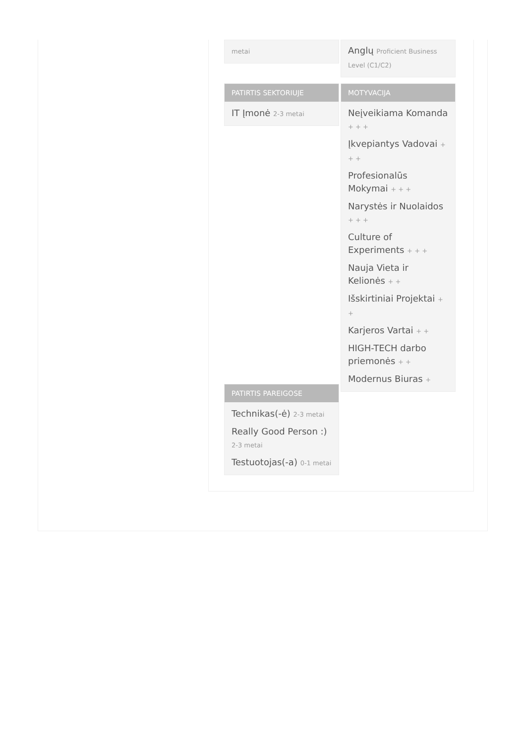metai
PATIRTIS SEKTORIUJE
IT Įmonė 2-3 metai
PATIRTIS PAREIGOSE
Technikas(-ė) 2-3 metai
Really Good Person :) 2-3 metai
Testuotojas(-a) 0-1 metai
Anglų Proficient Business Level (C1/C2)
MOTYVACIJA
Neįveikiama Komanda + + +
Įkvepiantys Vadovai + + +
Profesionalūs Mokymai + + +
Narystės ir Nuolaidos + + +
Culture of Experiments + + +
Nauja Vieta ir Kelionės + +
Išskirtiniai Projektai + +
Karjeros Vartai + +
HIGH-TECH darbo priemonės + +
Modernus Biuras +